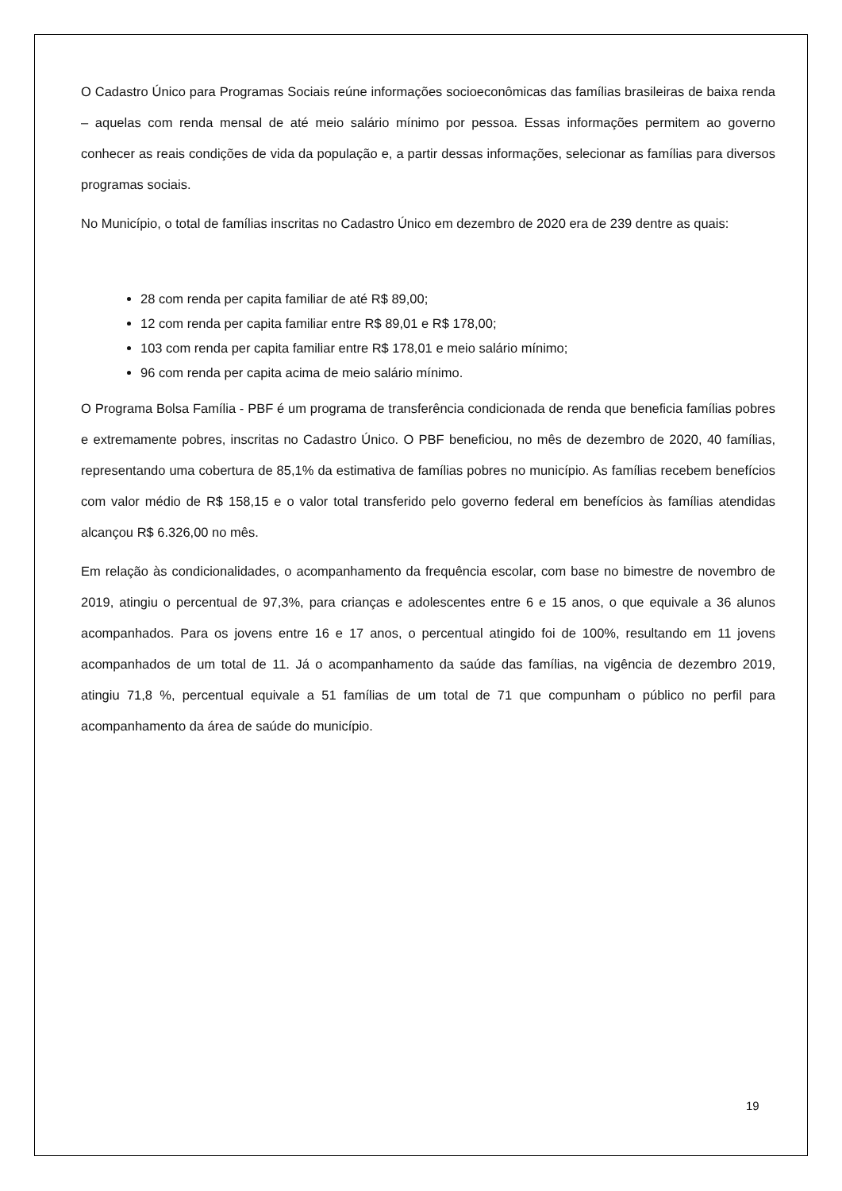O Cadastro Único para Programas Sociais reúne informações socioeconômicas das famílias brasileiras de baixa renda – aquelas com renda mensal de até meio salário mínimo por pessoa. Essas informações permitem ao governo conhecer as reais condições de vida da população e, a partir dessas informações, selecionar as famílias para diversos programas sociais.
No Município, o total de famílias inscritas no Cadastro Único em dezembro de 2020 era de 239 dentre as quais:
28 com renda per capita familiar de até R$ 89,00;
12 com renda per capita familiar entre R$ 89,01 e R$ 178,00;
103 com renda per capita familiar entre R$ 178,01 e meio salário mínimo;
96 com renda per capita acima de meio salário mínimo.
O Programa Bolsa Família - PBF é um programa de transferência condicionada de renda que beneficia famílias pobres e extremamente pobres, inscritas no Cadastro Único. O PBF beneficiou, no mês de dezembro de 2020, 40 famílias, representando uma cobertura de 85,1% da estimativa de famílias pobres no município. As famílias recebem benefícios com valor médio de R$ 158,15 e o valor total transferido pelo governo federal em benefícios às famílias atendidas alcançou R$ 6.326,00 no mês.
Em relação às condicionalidades, o acompanhamento da frequência escolar, com base no bimestre de novembro de 2019, atingiu o percentual de 97,3%, para crianças e adolescentes entre 6 e 15 anos, o que equivale a 36 alunos acompanhados. Para os jovens entre 16 e 17 anos, o percentual atingido foi de 100%, resultando em 11 jovens acompanhados de um total de 11. Já o acompanhamento da saúde das famílias, na vigência de dezembro 2019, atingiu 71,8 %, percentual equivale a 51 famílias de um total de 71 que compunham o público no perfil para acompanhamento da área de saúde do município.
19